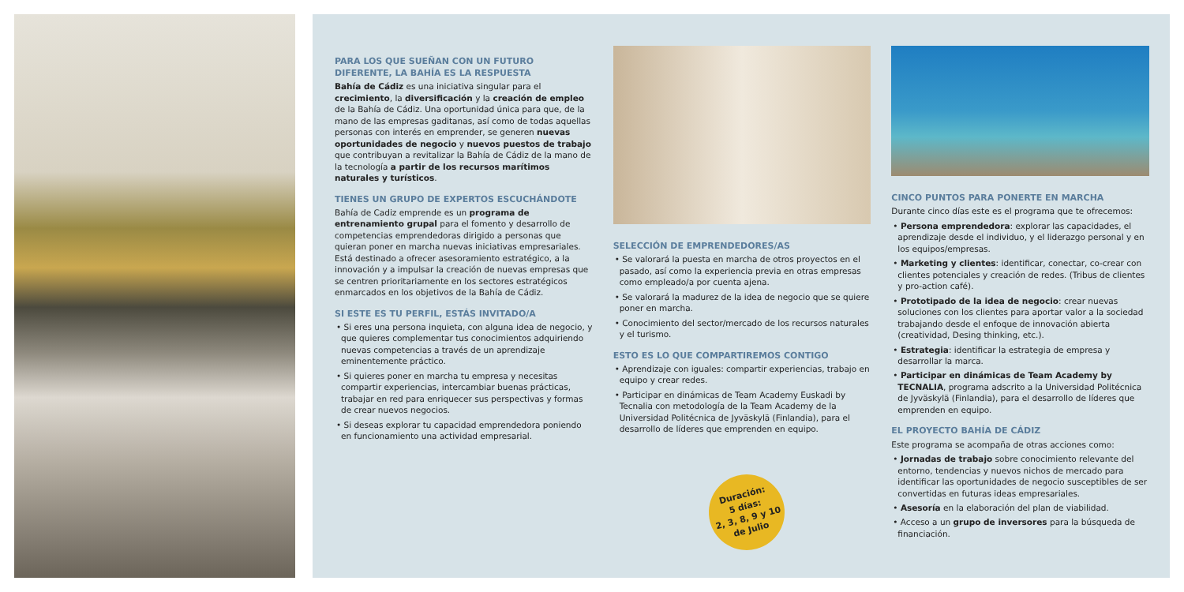PARA LOS QUE SUEÑAN CON UN FUTURO DIFERENTE, LA BAHÍA ES LA RESPUESTA
Bahía de Cádiz es una iniciativa singular para el crecimiento, la diversificación y la creación de empleo de la Bahía de Cádiz. Una oportunidad única para que, de la mano de las empresas gaditanas, así como de todas aquellas personas con interés en emprender, se generen nuevas oportunidades de negocio y nuevos puestos de trabajo que contribuyan a revitalizar la Bahía de Cádiz de la mano de la tecnología a partir de los recursos marítimos naturales y turísticos.
TIENES UN GRUPO DE EXPERTOS ESCUCHÁNDOTE
Bahía de Cadiz emprende es un programa de entrenamiento grupal para el fomento y desarrollo de competencias emprendedoras dirigido a personas que quieran poner en marcha nuevas iniciativas empresariales. Está destinado a ofrecer asesoramiento estratégico, a la innovación y a impulsar la creación de nuevas empresas que se centren prioritariamente en los sectores estratégicos enmarcados en los objetivos de la Bahía de Cádiz.
SI ESTE ES TU PERFIL, ESTÁS INVITADO/A
• Si eres una persona inquieta, con alguna idea de negocio, y que quieres complementar tus conocimientos adquiriendo nuevas competencias a través de un aprendizaje eminentemente práctico.
• Si quieres poner en marcha tu empresa y necesitas compartir experiencias, intercambiar buenas prácticas, trabajar en red para enriquecer sus perspectivas y formas de crear nuevos negocios.
• Si deseas explorar tu capacidad emprendedora poniendo en funcionamiento una actividad empresarial.
SELECCIÓN DE EMPRENDEDORES/AS
• Se valorará la puesta en marcha de otros proyectos en el pasado, así como la experiencia previa en otras empresas como empleado/a por cuenta ajena.
• Se valorará la madurez de la idea de negocio que se quiere poner en marcha.
• Conocimiento del sector/mercado de los recursos naturales y el turismo.
ESTO ES LO QUE COMPARTIREMOS CONTIGO
• Aprendizaje con iguales: compartir experiencias, trabajo en equipo y crear redes.
• Participar en dinámicas de Team Academy Euskadi by Tecnalia con metodología de la Team Academy de la Universidad Politécnica de Jyväskylä (Finlandia), para el desarrollo de líderes que emprenden en equipo.
CINCO PUNTOS PARA PONERTE EN MARCHA
Durante cinco días este es el programa que te ofrecemos:
• Persona emprendedora: explorar las capacidades, el aprendizaje desde el individuo, y el liderazgo personal y en los equipos/empresas.
• Marketing y clientes: identificar, conectar, co-crear con clientes potenciales y creación de redes. (Tribus de clientes y pro-action café).
• Prototipado de la idea de negocio: crear nuevas soluciones con los clientes para aportar valor a la sociedad trabajando desde el enfoque de innovación abierta (creatividad, Desing thinking, etc.).
• Estrategia: identificar la estrategia de empresa y desarrollar la marca.
• Participar en dinámicas de Team Academy by TECNALIA, programa adscrito a la Universidad Politécnica de Jyväskylä (Finlandia), para el desarrollo de líderes que emprenden en equipo.
EL PROYECTO BAHÍA DE CÁDIZ
Este programa se acompaña de otras acciones como:
• Jornadas de trabajo sobre conocimiento relevante del entorno, tendencias y nuevos nichos de mercado para identificar las oportunidades de negocio susceptibles de ser convertidas en futuras ideas empresariales.
• Asesoría en la elaboración del plan de viabilidad.
• Acceso a un grupo de inversores para la búsqueda de financiación.
Duración:
5 días:
2, 3, 8, 9 y 10
de Julio